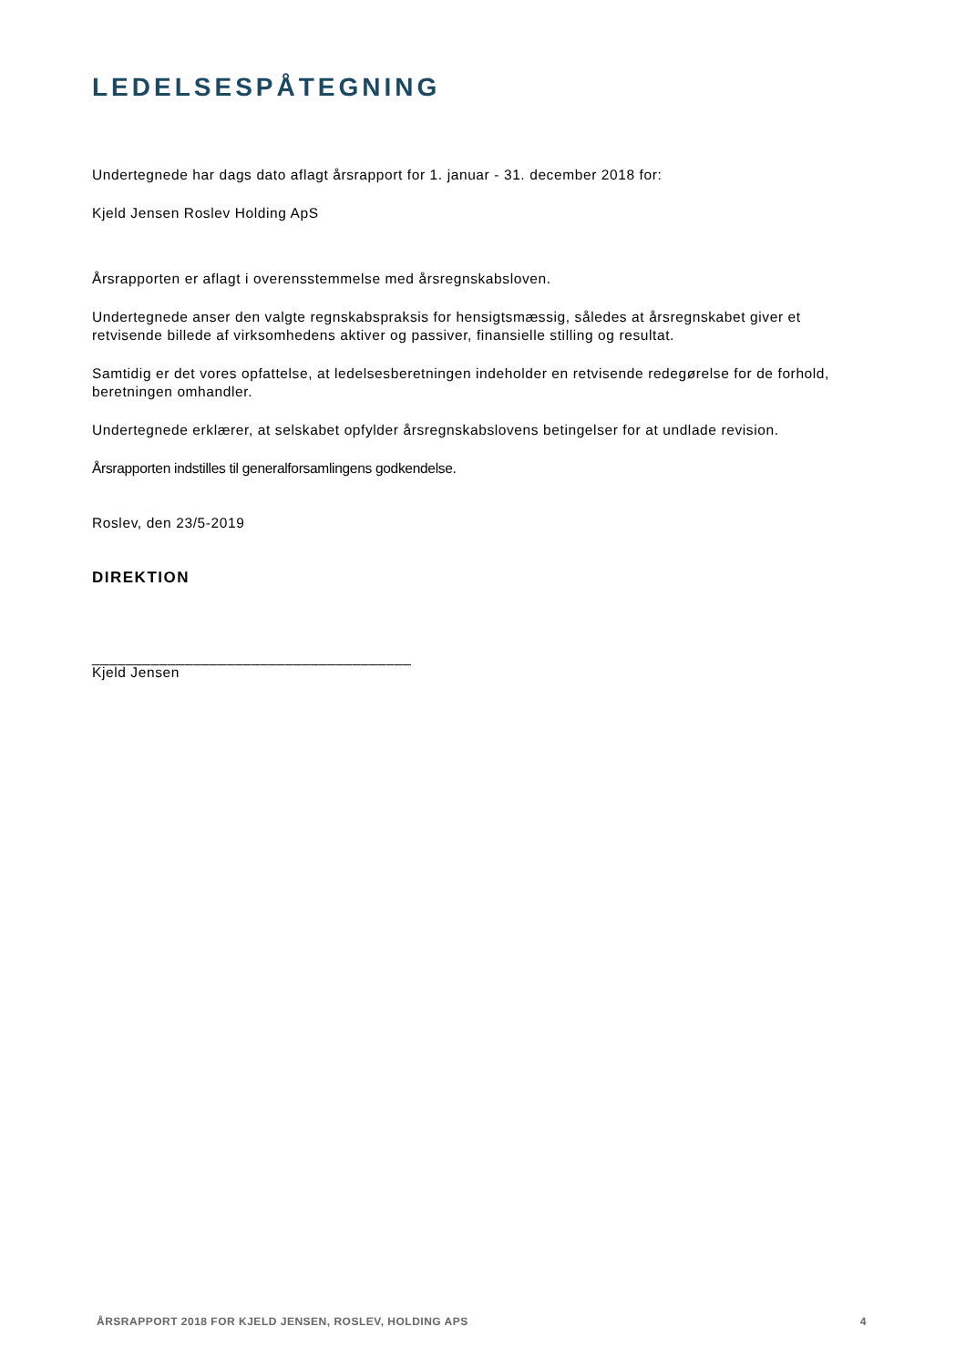LEDELSESPÅTEGNING
Undertegnede har dags dato aflagt årsrapport for 1. januar - 31. december 2018 for:
Kjeld Jensen Roslev Holding ApS
Årsrapporten er aflagt i overensstemmelse med årsregnskabsloven.
Undertegnede anser den valgte regnskabspraksis for hensigtsmæssig, således at årsregnskabet giver et retvisende billede af virksomhedens aktiver og passiver, finansielle stilling og resultat.
Samtidig er det vores opfattelse, at ledelsesberetningen indeholder en retvisende redegørelse for de forhold, beretningen omhandler.
Undertegnede erklærer, at selskabet opfylder årsregnskabslovens betingelser for at undlade revision.
Årsrapporten indstilles til generalforsamlingens godkendelse.
Roslev, den 23/5-2019
DIREKTION
______________________________________
Kjeld Jensen
ÅRSRAPPORT 2018 FOR KJELD JENSEN, ROSLEV, HOLDING APS 4